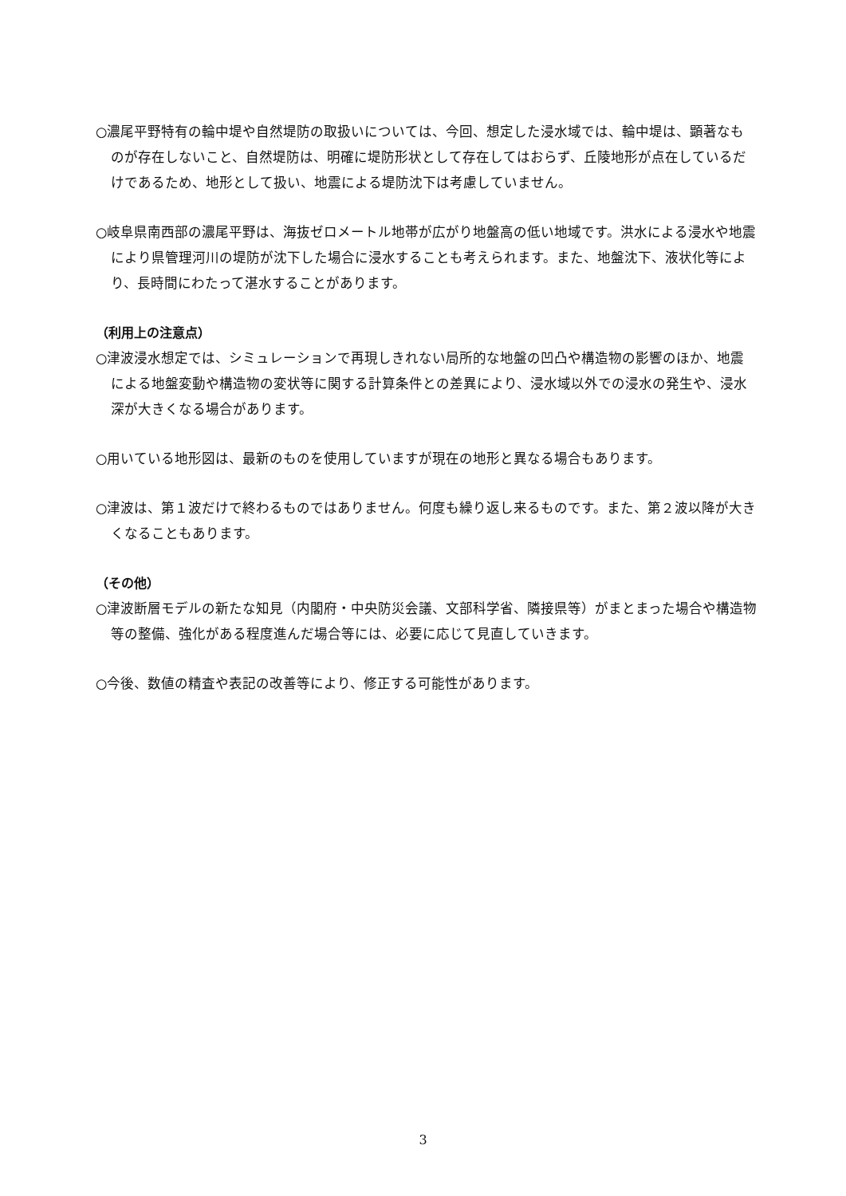○濃尾平野特有の輪中堤や自然堤防の取扱いについては、今回、想定した浸水域では、輪中堤は、顕著なものが存在しないこと、自然堤防は、明確に堤防形状として存在してはおらず、丘陵地形が点在しているだけであるため、地形として扱い、地震による堤防沈下は考慮していません。
○岐阜県南西部の濃尾平野は、海抜ゼロメートル地帯が広がり地盤高の低い地域です。洪水による浸水や地震により県管理河川の堤防が沈下した場合に浸水することも考えられます。また、地盤沈下、液状化等により、長時間にわたって湛水することがあります。
（利用上の注意点）
○津波浸水想定では、シミュレーションで再現しきれない局所的な地盤の凹凸や構造物の影響のほか、地震による地盤変動や構造物の変状等に関する計算条件との差異により、浸水域以外での浸水の発生や、浸水深が大きくなる場合があります。
○用いている地形図は、最新のものを使用していますが現在の地形と異なる場合もあります。
○津波は、第１波だけで終わるものではありません。何度も繰り返し来るものです。また、第２波以降が大きくなることもあります。
（その他）
○津波断層モデルの新たな知見（内閣府・中央防災会議、文部科学省、隣接県等）がまとまった場合や構造物等の整備、強化がある程度進んだ場合等には、必要に応じて見直していきます。
○今後、数値の精査や表記の改善等により、修正する可能性があります。
3